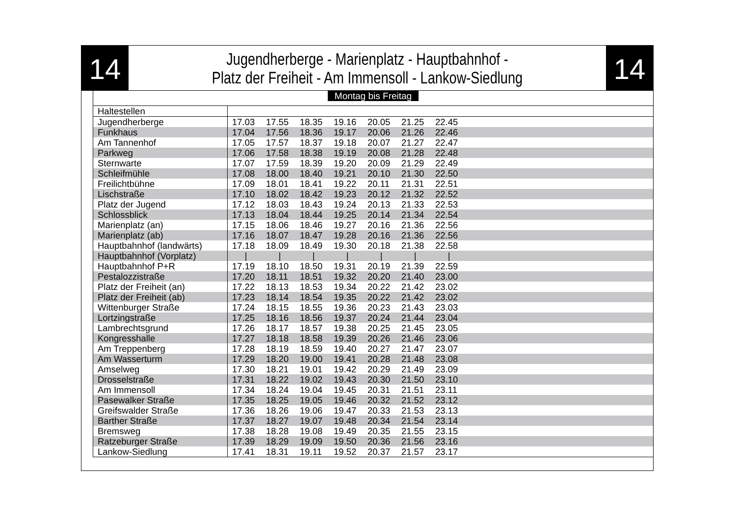14
Jugendherberge - Marienplatz - Hauptbahnhof -
Platz der Freiheit - Am Immensoll - Lankow-Siedlung
14
Montag bis Freitag
| Haltestellen | |
| Jugendherberge | 17.03 17.55 18.35 19.16 20.05 21.25 22.45 |
| Funkhaus | 17.04 17.56 18.36 19.17 20.06 21.26 22.46 |
| Am Tannenhof | 17.05 17.57 18.37 19.18 20.07 21.27 22.47 |
| Parkweg | 17.06 17.58 18.38 19.19 20.08 21.28 22.48 |
| Sternwarte | 17.07 17.59 18.39 19.20 20.09 21.29 22.49 |
| Schleifmühle | 17.08 18.00 18.40 19.21 20.10 21.30 22.50 |
| Freilichtbühne | 17.09 18.01 18.41 19.22 20.11 21.31 22.51 |
| Lischstraße | 17.10 18.02 18.42 19.23 20.12 21.32 22.52 |
| Platz der Jugend | 17.12 18.03 18.43 19.24 20.13 21.33 22.53 |
| Schlossblick | 17.13 18.04 18.44 19.25 20.14 21.34 22.54 |
| Marienplatz (an) | 17.15 18.06 18.46 19.27 20.16 21.36 22.56 |
| Marienplatz (ab) | 17.16 18.07 18.47 19.28 20.16 21.36 22.56 |
| Hauptbahnhof (landwärts) | 17.18 18.09 18.49 19.30 20.18 21.38 22.58 |
| Hauptbahnhof (Vorplatz) | / / / / / / / |
| Hauptbahnhof P+R | 17.19 18.10 18.50 19.31 20.19 21.39 22.59 |
| Pestalozzistraße | 17.20 18.11 18.51 19.32 20.20 21.40 23.00 |
| Platz der Freiheit (an) | 17.22 18.13 18.53 19.34 20.22 21.42 23.02 |
| Platz der Freiheit (ab) | 17.23 18.14 18.54 19.35 20.22 21.42 23.02 |
| Wittenburger Straße | 17.24 18.15 18.55 19.36 20.23 21.43 23.03 |
| Lortzingstraße | 17.25 18.16 18.56 19.37 20.24 21.44 23.04 |
| Lambrechtsgrund | 17.26 18.17 18.57 19.38 20.25 21.45 23.05 |
| Kongresshalle | 17.27 18.18 18.58 19.39 20.26 21.46 23.06 |
| Am Treppenberg | 17.28 18.19 18.59 19.40 20.27 21.47 23.07 |
| Am Wasserturm | 17.29 18.20 19.00 19.41 20.28 21.48 23.08 |
| Amselweg | 17.30 18.21 19.01 19.42 20.29 21.49 23.09 |
| Drosselstraße | 17.31 18.22 19.02 19.43 20.30 21.50 23.10 |
| Am Immensoll | 17.34 18.24 19.04 19.45 20.31 21.51 23.11 |
| Pasewalker Straße | 17.35 18.25 19.05 19.46 20.32 21.52 23.12 |
| Greifswalder Straße | 17.36 18.26 19.06 19.47 20.33 21.53 23.13 |
| Barther Straße | 17.37 18.27 19.07 19.48 20.34 21.54 23.14 |
| Bremsweg | 17.38 18.28 19.08 19.49 20.35 21.55 23.15 |
| Ratzeburger Straße | 17.39 18.29 19.09 19.50 20.36 21.56 23.16 |
| Lankow-Siedlung | 17.41 18.31 19.11 19.52 20.37 21.57 23.17 |